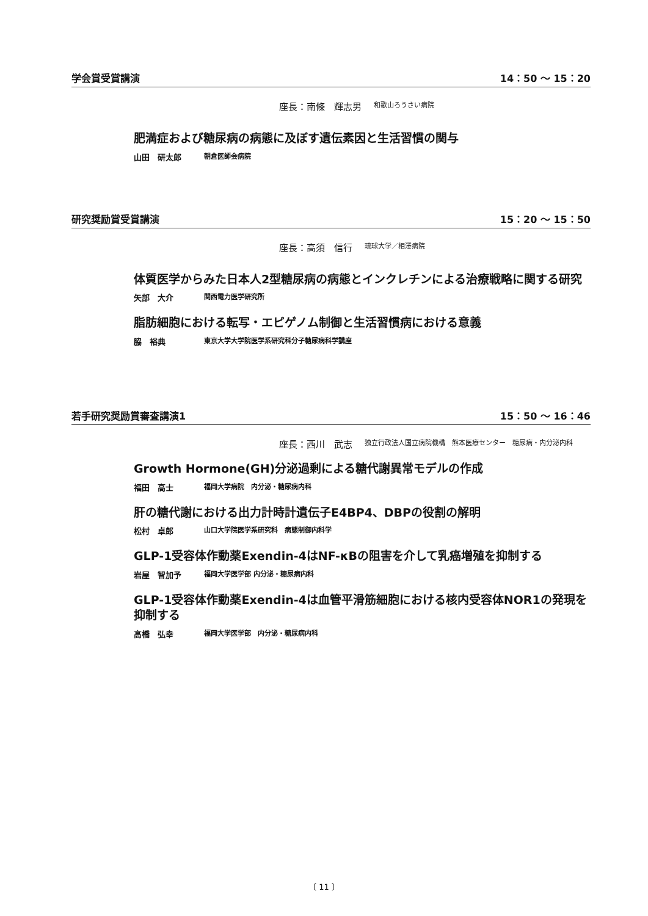学会賞受賞講演 14：50 ～ 15：20
座長：南條　輝志男 和歌山ろうさい病院
肥満症および糖尿病の病態に及ぼす遺伝素因と生活習慣の関与
山田　研太郎 朝倉医師会病院
研究奨励賞受賞講演 15：20 ～ 15：50
座長：高須　信行 琉球大学／相澤病院
体質医学からみた日本人2型糖尿病の病態とインクレチンによる治療戦略に関する研究
矢部　大介 関西電力医学研究所
脂肪細胞における転写・エピゲノム制御と生活習慣病における意義
脇　裕典 東京大学大学院医学系研究科分子糖尿病科学講座
若手研究奨励賞審査講演1 15：50 ～ 16：46
座長：西川　武志 独立行政法人国立病院機構　熊本医療センター　糖尿病・内分泌内科
Growth Hormone(GH)分泌過剰による糖代謝異常モデルの作成
福田　高士 福岡大学病院　内分泌・糖尿病内科
肝の糖代謝における出力計時計遺伝子E4BP4、DBPの役割の解明
松村　卓郎 山口大学院医学系研究科　病態制御内科学
GLP-1受容体作動薬Exendin-4はNF-κBの阻害を介して乳癌増殖を抑制する
岩屋　智加予 福岡大学医学部 内分泌・糖尿病内科
GLP-1受容体作動薬Exendin-4は血管平滑筋細胞における核内受容体NOR1の発現を抑制する
高橋　弘幸 福岡大学医学部　内分泌・糖尿病内科
〔 11 〕